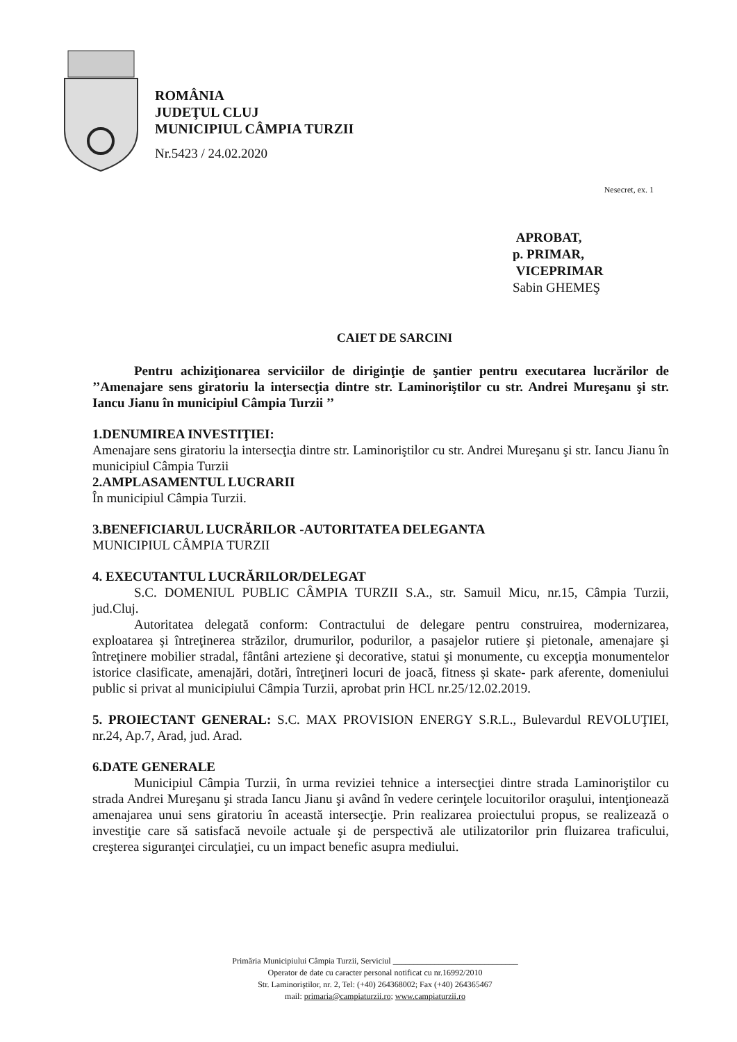ROMÂNIA
JUDEŢUL CLUJ
MUNICIPIUL CÂMPIA TURZII
Nr.5423 / 24.02.2020
Nesecret, ex. 1
APROBAT,
p. PRIMAR,
VICEPRIMAR
Sabin GHEMEŞ
CAIET DE SARCINI
Pentru achiziţionarea serviciilor de diriginţie de şantier pentru executarea lucrărilor de ’’Amenajare sens giratoriu la intersecţia dintre str. Laminoriştilor cu str. Andrei Mureşanu şi str. Iancu Jianu în municipiul Câmpia Turzii ’’
1.DENUMIREA INVESTIŢIEI:
Amenajare sens giratoriu la intersecţia dintre str. Laminoriştilor cu str. Andrei Mureşanu şi str. Iancu Jianu în municipiul Câmpia Turzii
2.AMPLASAMENTUL LUCRARII
În municipiul Câmpia Turzii.
3.BENEFICIARUL LUCRĂRILOR -AUTORITATEA DELEGANTA
MUNICIPIUL CÂMPIA TURZII
4. EXECUTANTUL LUCRĂRILOR/DELEGAT
S.C. DOMENIUL PUBLIC CÂMPIA TURZII S.A., str. Samuil Micu, nr.15, Câmpia Turzii, jud.Cluj.
Autoritatea delegată conform: Contractului de delegare pentru construirea, modernizarea, exploatarea şi întreţinerea străzilor, drumurilor, podurilor, a pasajelor rutiere şi pietonale, amenajare şi întreţinere mobilier stradal, fântâni arteziene şi decorative, statui şi monumente, cu excepţia monumentelor istorice clasificate, amenajări, dotări, întreţineri locuri de joacă, fitness şi skate- park aferente, domeniului public si privat al municipiului Câmpia Turzii, aprobat prin HCL nr.25/12.02.2019.
5. PROIECTANT GENERAL: S.C. MAX PROVISION ENERGY S.R.L., Bulevardul REVOLUŢIEI, nr.24, Ap.7, Arad, jud. Arad.
6.DATE GENERALE
Municipiul Câmpia Turzii, în urma reviziei tehnice a intersecţiei dintre strada Laminoriştilor cu strada Andrei Mureşanu şi strada Iancu Jianu şi având în vedere cerinţele locuitorilor oraşului, intenţionează amenajarea unui sens giratoriu în această intersecţie. Prin realizarea proiectului propus, se realizează o investiţie care să satisfacă nevoile actuale şi de perspectivă ale utilizatorilor prin fluizarea traficului, creşterea siguranţei circulaţiei, cu un impact benefic asupra mediului.
Primăria Municipiului Câmpia Turzii, Serviciul ______________________________
Operator de date cu caracter personal notificat cu nr.16992/2010
Str. Laminoriştilor, nr. 2, Tel: (+40) 264368002; Fax (+40) 264365467
mail: primaria@campiaturzii.ro; www.campiaturzii.ro